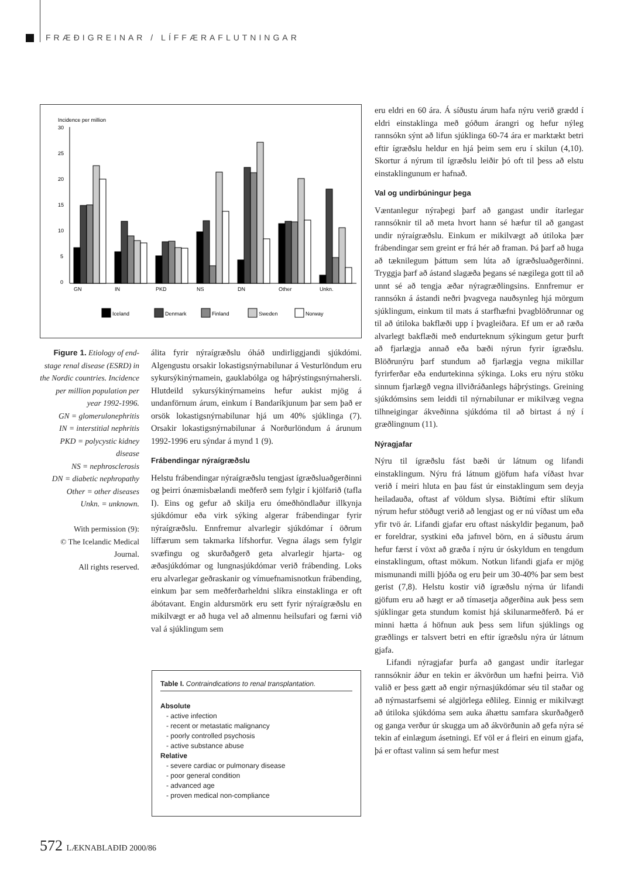FRÆÐIGREINAR / LÍFFÆRAFLUTNINGAR
Incidence per million
30
25
20
15
10
5
0
GN
IN
PKD
NS
DN
Other
Unkn.
Iceland
Denmark
Finland
Sweden
Norway
Figure 1. Etiology of end-stage renal disease (ESRD) in the Nordic countries. Incidence per million population per year 1992-1996.
GN = glomerulonephritis
IN = interstitial nephritis
PKD = polycystic kidney disease
NS = nephrosclerosis
DN = diabetic nephropathy
Other = other diseases
Unkn. = unknown.
With permission (9):
© The Icelandic Medical Journal.
All rights reserved.
álita fyrir nýraígræðslu óháð undirliggjandi sjúkdómi. Algengustu orsakir lokastigsnýrnabilunar á Vesturlöndum eru sykursýkinýrnamein, gauklabólga og háþrýstingsnýrnahersli. Hlutdeild sykursýkinýrnameins hefur aukist mjög á undanförnum árum, einkum í Bandaríkjunum þar sem það er orsök lokastigsnýrnabilunar hjá um 40% sjúklinga (7). Orsakir lokastigsnýrnabilunar á Norðurlöndum á árunum 1992-1996 eru sýndar á mynd 1 (9).
Frábendingar nýraígræðslu
Helstu frábendingar nýraígræðslu tengjast ígræðsluaðgerðinni og þeirri ónæmisbælandi meðferð sem fylgir í kjölfarið (tafla I). Eins og gefur að skilja eru ómeðhöndlaður illkynja sjúkdómur eða virk sýking algerar frábendingar fyrir nýraígræðslu. Ennfremur alvarlegir sjúkdómar í öðrum líffærum sem takmarka lífshorfur. Vegna álags sem fylgir svæfingu og skurðaðgerð geta alvarlegir hjarta- og æðasjúkdómar og lungnasjúkdómar verið frábending. Loks eru alvarlegar geðraskanir og vímuefnamisnotkun frábending, einkum þar sem meðferðarheldni slíkra einstaklinga er oft ábótavant. Engin aldursmörk eru sett fyrir nýraígræðslu en mikilvægt er að huga vel að almennu heilsufari og færni við val á sjúklingum sem
Table I. Contraindications to renal transplantation.
Absolute
- active infection
- recent or metastatic malignancy
- poorly controlled psychosis
- active substance abuse
Relative
- severe cardiac or pulmonary disease
- poor general condition
- advanced age
- proven medical non-compliance
eru eldri en 60 ára. Á síðustu árum hafa nýru verið grædd í eldri einstaklinga með góðum árangri og hefur nýleg rannsókn sýnt að lifun sjúklinga 60-74 ára er marktækt betri eftir ígræðslu heldur en hjá þeim sem eru í skilun (4,10). Skortur á nýrum til ígræðslu leiðir þó oft til þess að elstu einstaklingunum er hafnað.
Val og undirbúningur þega
Væntanlegur nýraþegi þarf að gangast undir ítarlegar rannsóknir til að meta hvort hann sé hæfur til að gangast undir nýraígræðslu. Einkum er mikilvægt að útiloka þær frábendingar sem greint er frá hér að framan. Þá þarf að huga að tæknilegum þáttum sem lúta að ígræðsluaðgerðinni. Tryggja þarf að ástand slagæða þegans sé nægilega gott til að unnt sé að tengja æðar nýragræðlingsins. Ennfremur er rannsókn á ástandi neðri þvagvega nauðsynleg hjá mörgum sjúklingum, einkum til mats á starfhæfni þvagblöðrunnar og til að útiloka bakflæði upp í þvagleiðara. Ef um er að ræða alvarlegt bakflæði með endurteknum sýkingum getur þurft að fjarlægja annað eða bæði nýrun fyrir ígræðslu. Blöðrunýru þarf stundum að fjarlægja vegna mikillar fyrirferðar eða endurtekinna sýkinga. Loks eru nýru stöku sinnum fjarlægð vegna illviðráðanlegs háþrýstings. Greining sjúkdómsins sem leiddi til nýrnabilunar er mikilvæg vegna tilhneigingar ákveðinna sjúkdóma til að birtast á ný í græðlingnum (11).
Nýragjafar
Nýru til ígræðslu fást bæði úr látnum og lifandi einstaklingum. Nýru frá látnum gjöfum hafa víðast hvar verið í meiri hluta en þau fást úr einstaklingum sem deyja heiladauða, oftast af völdum slysa. Biðtími eftir slíkum nýrum hefur stöðugt verið að lengjast og er nú víðast um eða yfir tvö ár. Lifandi gjafar eru oftast náskyldir þeganum, það er foreldrar, systkini eða jafnvel börn, en á síðustu árum hefur færst í vöxt að græða í nýru úr óskyldum en tengdum einstaklingum, oftast mökum. Notkun lifandi gjafa er mjög mismunandi milli þjóða og eru þeir um 30-40% þar sem best gerist (7,8). Helstu kostir við ígræðslu nýrna úr lifandi gjöfum eru að hægt er að tímasetja aðgerðina auk þess sem sjúklingar geta stundum komist hjá skilunarmeðferð. Þá er minni hætta á höfnun auk þess sem lifun sjúklings og græðlings er talsvert betri en eftir ígræðslu nýra úr látnum gjafa.
Lifandi nýragjafar þurfa að gangast undir ítarlegar rannsóknir áður en tekin er ákvörðun um hæfni þeirra. Við valið er þess gætt að engir nýrnasjúkdómar séu til staðar og að nýrnastarfsemi sé algjörlega eðlileg. Einnig er mikilvægt að útiloka sjúkdóma sem auka áhættu samfara skurðaðgerð og ganga verður úr skugga um að ákvörðunin að gefa nýra sé tekin af einlægum ásetningi. Ef völ er á fleiri en einum gjafa, þá er oftast valinn sá sem hefur mest
572 LÆKNABLAÐIÐ 2000/86